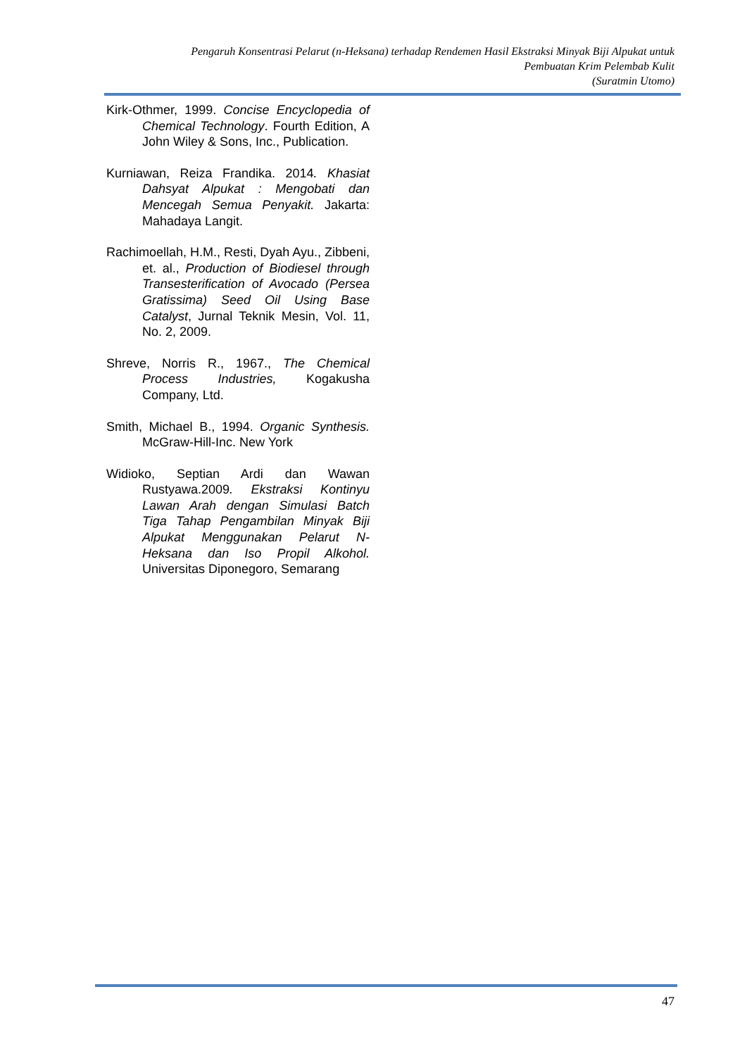Pengaruh Konsentrasi Pelarut (n-Heksana) terhadap Rendemen Hasil Ekstraksi Minyak Biji Alpukat untuk
Pembuatan Krim Pelembab Kulit
(Suratmin Utomo)
Kirk-Othmer, 1999. Concise Encyclopedia of Chemical Technology. Fourth Edition, A John Wiley & Sons, Inc., Publication.
Kurniawan, Reiza Frandika. 2014. Khasiat Dahsyat Alpukat : Mengobati dan Mencegah Semua Penyakit. Jakarta: Mahadaya Langit.
Rachimoellah, H.M., Resti, Dyah Ayu., Zibbeni, et. al., Production of Biodiesel through Transesterification of Avocado (Persea Gratissima) Seed Oil Using Base Catalyst, Jurnal Teknik Mesin, Vol. 11, No. 2, 2009.
Shreve, Norris R., 1967., The Chemical Process Industries, Kogakusha Company, Ltd.
Smith, Michael B., 1994. Organic Synthesis. McGraw-Hill-Inc. New York
Widioko, Septian Ardi dan Wawan Rustyawa.2009. Ekstraksi Kontinyu Lawan Arah dengan Simulasi Batch Tiga Tahap Pengambilan Minyak Biji Alpukat Menggunakan Pelarut N-Heksana dan Iso Propil Alkohol. Universitas Diponegoro, Semarang
47